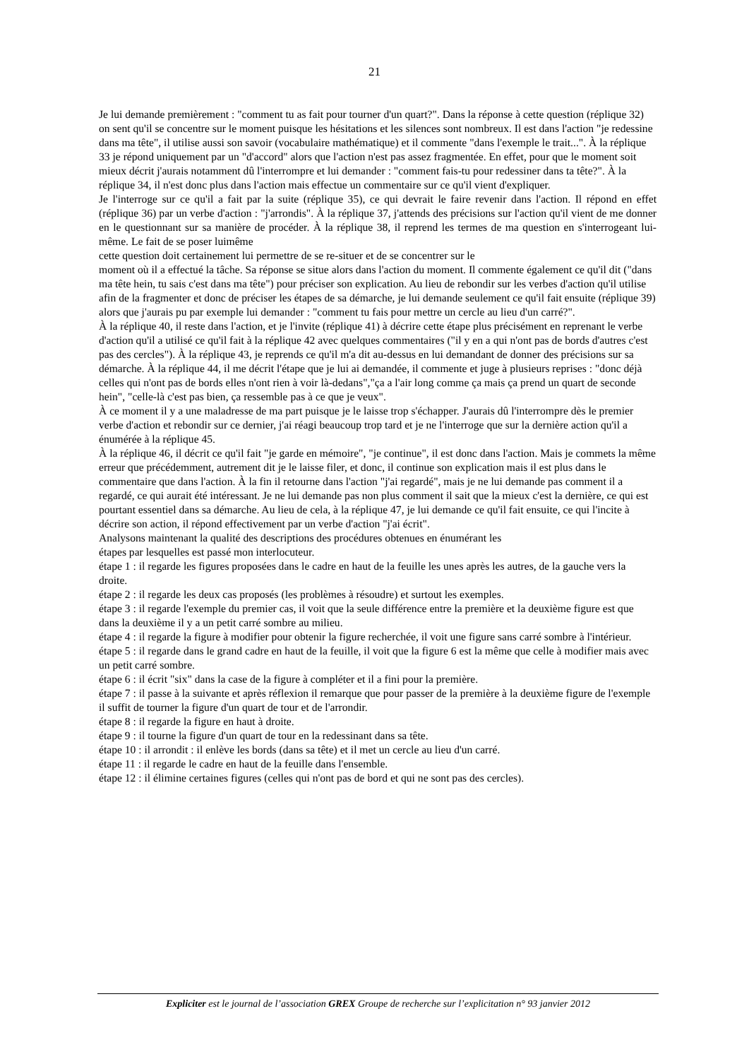21
Je lui demande premièrement : "comment tu as fait pour tourner d'un quart?". Dans la réponse à cette question (réplique 32) on sent qu'il se concentre sur le moment puisque les hésitations et les silences sont nombreux. Il est dans l'action "je redessine dans ma tête", il utilise aussi son savoir (vocabulaire mathématique) et il commente "dans l'exemple le trait...". À la réplique 33 je répond uniquement par un "d'accord" alors que l'action n'est pas assez fragmentée. En effet, pour que le moment soit mieux décrit j'aurais notamment dû l'interrompre et lui demander : "comment fais-tu pour redessiner dans ta tête?". À la réplique 34, il n'est donc plus dans l'action mais effectue un commentaire sur ce qu'il vient d'expliquer.
Je l'interroge sur ce qu'il a fait par la suite (réplique 35), ce qui devrait le faire revenir dans l'action. Il répond en effet (réplique 36) par un verbe d'action : "j'arrondis". À la réplique 37, j'attends des précisions sur l'action qu'il vient de me donner en le questionnant sur sa manière de procéder. À la réplique 38, il reprend les termes de ma question en s'interrogeant lui-même. Le fait de se poser luimême
cette question doit certainement lui permettre de se re-situer et de se concentrer sur le
moment où il a effectué la tâche. Sa réponse se situe alors dans l'action du moment. Il commente également ce qu'il dit ("dans ma tête hein, tu sais c'est dans ma tête") pour préciser son explication. Au lieu de rebondir sur les verbes d'action qu'il utilise afin de la fragmenter et donc de préciser les étapes de sa démarche, je lui demande seulement ce qu'il fait ensuite (réplique 39) alors que j'aurais pu par exemple lui demander : "comment tu fais pour mettre un cercle au lieu d'un carré?".
À la réplique 40, il reste dans l'action, et je l'invite (réplique 41) à décrire cette étape plus précisément en reprenant le verbe d'action qu'il a utilisé ce qu'il fait à la réplique 42 avec quelques commentaires ("il y en a qui n'ont pas de bords d'autres c'est pas des cercles"). À la réplique 43, je reprends ce qu'il m'a dit au-dessus en lui demandant de donner des précisions sur sa démarche. À la réplique 44, il me décrit l'étape que je lui ai demandée, il commente et juge à plusieurs reprises : "donc déjà celles qui n'ont pas de bords elles n'ont rien à voir là-dedans","ça a l'air long comme ça mais ça prend un quart de seconde hein", "celle-là c'est pas bien, ça ressemble pas à ce que je veux".
À ce moment il y a une maladresse de ma part puisque je le laisse trop s'échapper. J'aurais dû l'interrompre dès le premier verbe d'action et rebondir sur ce dernier, j'ai réagi beaucoup trop tard et je ne l'interroge que sur la dernière action qu'il a énumérée à la réplique 45.
À la réplique 46, il décrit ce qu'il fait "je garde en mémoire", "je continue", il est donc dans l'action. Mais je commets la même erreur que précédemment, autrement dit je le laisse filer, et donc, il continue son explication mais il est plus dans le commentaire que dans l'action. À la fin il retourne dans l'action "j'ai regardé", mais je ne lui demande pas comment il a regardé, ce qui aurait été intéressant. Je ne lui demande pas non plus comment il sait que la mieux c'est la dernière, ce qui est pourtant essentiel dans sa démarche. Au lieu de cela, à la réplique 47, je lui demande ce qu'il fait ensuite, ce qui l'incite à décrire son action, il répond effectivement par un verbe d'action "j'ai écrit".
Analysons maintenant la qualité des descriptions des procédures obtenues en énumérant les
étapes par lesquelles est passé mon interlocuteur.
étape 1 : il regarde les figures proposées dans le cadre en haut de la feuille les unes après les autres, de la gauche vers la droite.
étape 2 : il regarde les deux cas proposés (les problèmes à résoudre) et surtout les exemples.
étape 3 : il regarde l'exemple du premier cas, il voit que la seule différence entre la première et la deuxième figure est que dans la deuxième il y a un petit carré sombre au milieu.
étape 4 : il regarde la figure à modifier pour obtenir la figure recherchée, il voit une figure sans carré sombre à l'intérieur.
étape 5 : il regarde dans le grand cadre en haut de la feuille, il voit que la figure 6 est la même que celle à modifier mais avec un petit carré sombre.
étape 6 : il écrit "six" dans la case de la figure à compléter et il a fini pour la première.
étape 7 : il passe à la suivante et après réflexion il remarque que pour passer de la première à la deuxième figure de l'exemple il suffit de tourner la figure d'un quart de tour et de l'arrondir.
étape 8 : il regarde la figure en haut à droite.
étape 9 : il tourne la figure d'un quart de tour en la redessinant dans sa tête.
étape 10 : il arrondit : il enlève les bords (dans sa tête) et il met un cercle au lieu d'un carré.
étape 11 : il regarde le cadre en haut de la feuille dans l'ensemble.
étape 12 : il élimine certaines figures (celles qui n'ont pas de bord et qui ne sont pas des cercles).
Expliciter est le journal de l’association GREX Groupe de recherche sur l’explicitation n° 93 janvier 2012